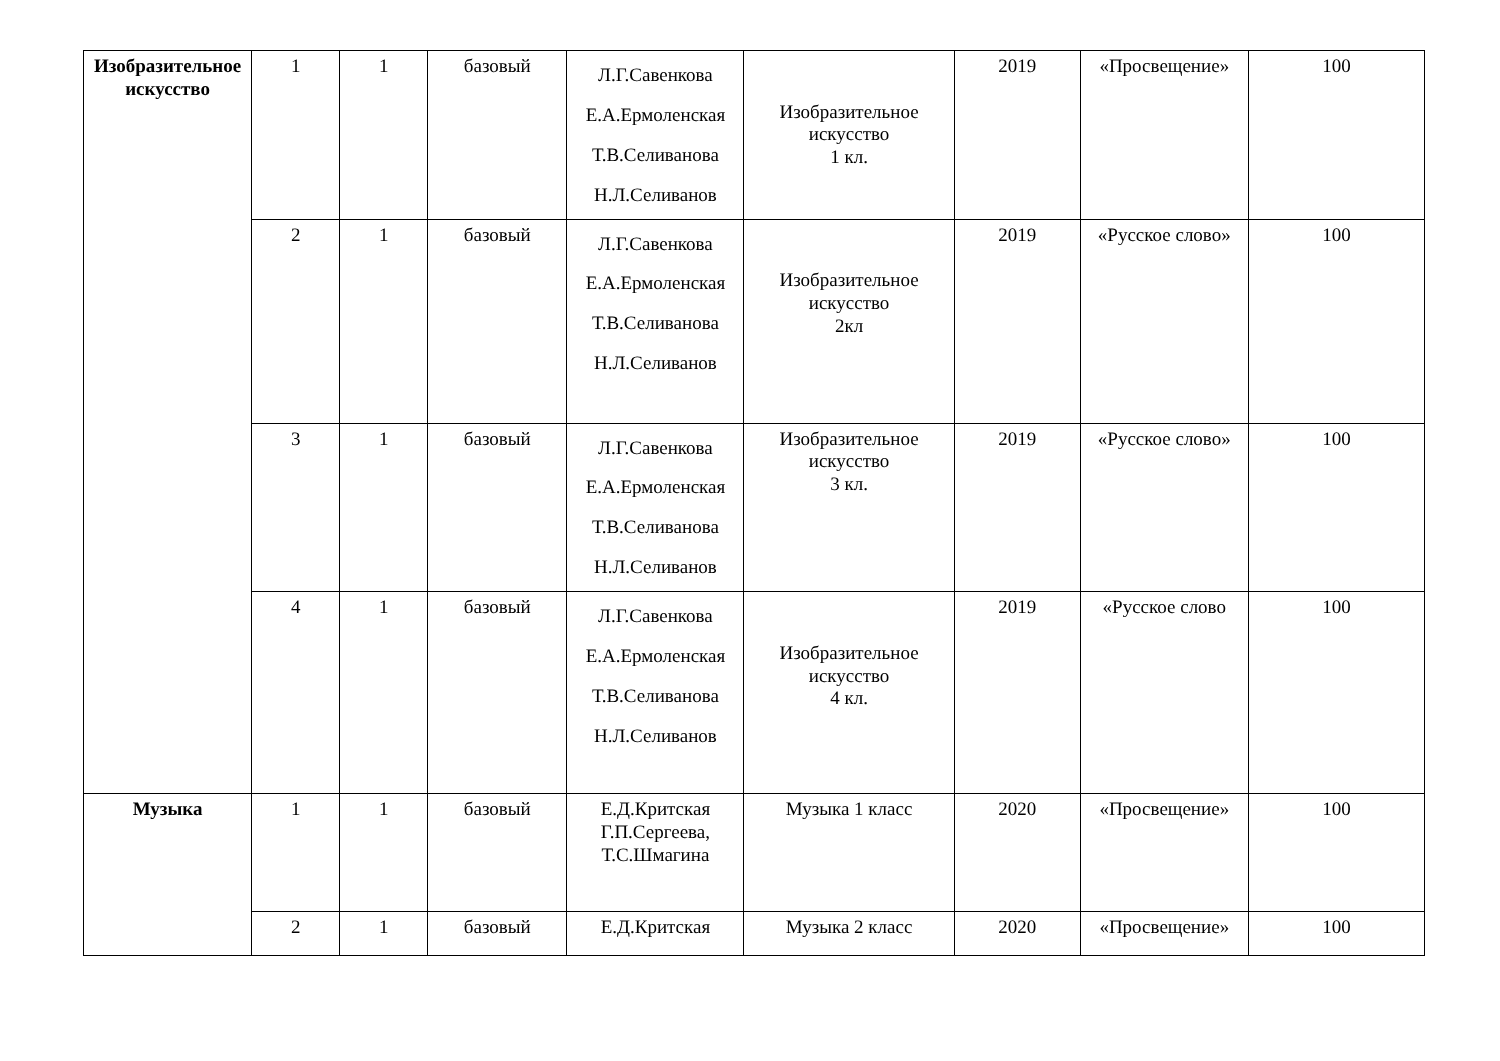| Изобразительное искусство | 1 | 1 | базовый | Л.Г.Савенкова Е.А.Ермоленская Т.В.Селиванова Н.Л.Селиванов | Изобразительное искусство 1 кл. | 2019 | «Просвещение» | 100 |
| | 2 | 1 | базовый | Л.Г.Савенкова Е.А.Ермоленская Т.В.Селиванова Н.Л.Селиванов | Изобразительное искусство 2кл | 2019 | «Русское слово» | 100 |
| | 3 | 1 | базовый | Л.Г.Савенкова Е.А.Ермоленская Т.В.Селиванова Н.Л.Селиванов | Изобразительное искусство 3 кл. | 2019 | «Русское слово» | 100 |
| | 4 | 1 | базовый | Л.Г.Савенкова Е.А.Ермоленская Т.В.Селиванова Н.Л.Селиванов | Изобразительное искусство 4 кл. | 2019 | «Русское слово | 100 |
| Музыка | 1 | 1 | базовый | Е.Д.Критская Г.П.Сергеева, Т.С.Шмагина | Музыка 1 класс | 2020 | «Просвещение» | 100 |
| | 2 | 1 | базовый | Е.Д.Критская | Музыка 2 класс | 2020 | «Просвещение» | 100 |